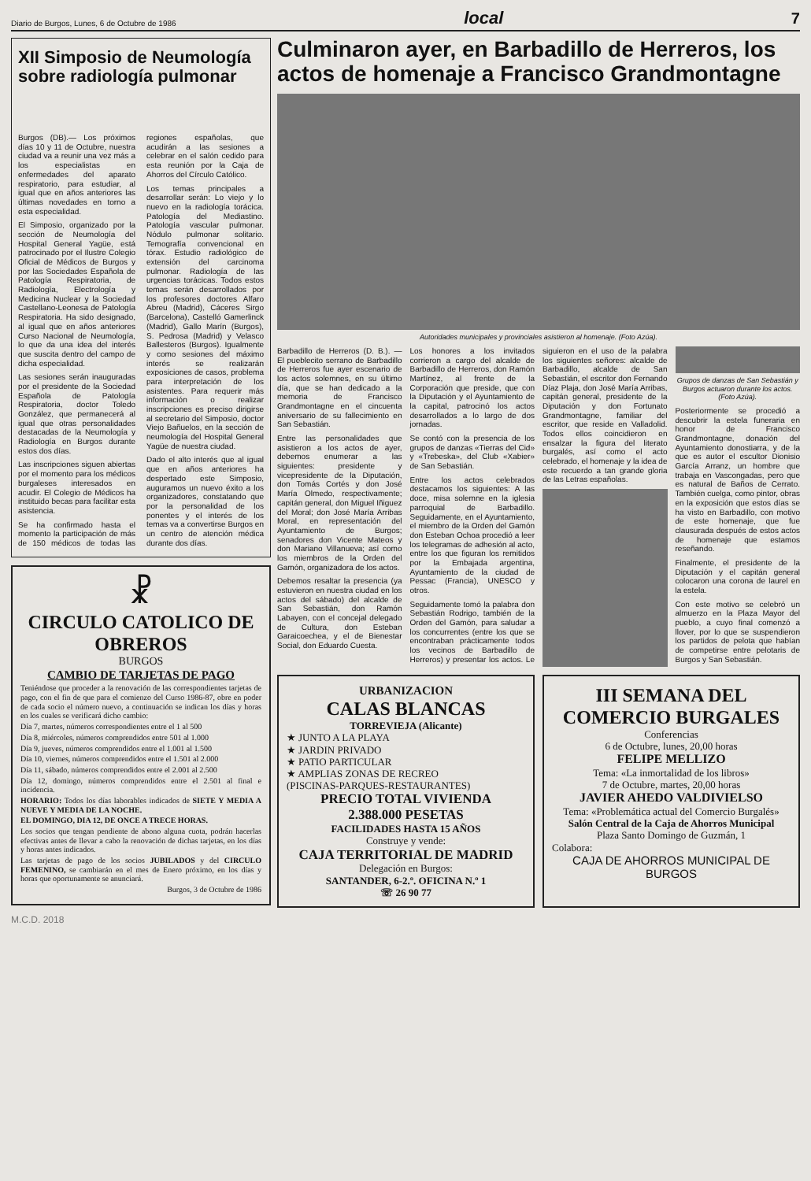Diario de Burgos, Lunes, 6 de Octubre de 1986 local 7
XII Simposio de Neumología sobre radiología pulmonar
Burgos (DB).— Los próximos días 10 y 11 de Octubre, nuestra ciudad va a reunir una vez más a los especialistas en enfermedades del aparato respiratorio, para estudiar, al igual que en años anteriores las últimas novedades en torno a esta especialidad.
El Simposio, organizado por la sección de Neumología del Hospital General Yagüe, está patrocinado por el Ilustre Colegio Oficial de Médicos de Burgos y por las Sociedades Española de Patología Respiratoria, de Radiología, Electrología y Medicina Nuclear y la Sociedad Castellano-Leonesa de Patología Respiratoria. Ha sido designado, al igual que en años anteriores Curso Nacional de Neumología, lo que da una idea del interés que suscita dentro del campo de dicha especialidad.
Las sesiones serán inauguradas por el presidente de la Sociedad Española de Patología Respiratoria, doctor Toledo González, que permanecerá al igual que otras personalidades destacadas de la Neumología y Radiología en Burgos durante estos dos días.
Las inscripciones siguen abiertas por el momento para los médicos burgaleses interesados en acudir. El Colegio de Médicos ha instituido becas para facilitar esta asistencia.
Se ha confirmado hasta el momento la participación de más de 150 médicos de todas las regiones españolas, que acudirán a las sesiones a celebrar en el salón cedido para esta reunión por la Caja de Ahorros del Círculo Católico.
Los temas principales a desarrollar serán: Lo viejo y lo nuevo en la radiología torácica. Patología del Mediastino. Patología vascular pulmonar. Nódulo pulmonar solitario. Temografía convencional en tórax. Estudio radiológico de extensión del carcinoma pulmonar. Radiología de las urgencias torácicas. Todos estos temas serán desarrollados por los profesores doctores Alfaro Abreu (Madrid), Cáceres Sirgo (Barcelona), Castelló Gamerlinck (Madrid), Gallo Marín (Burgos), S. Pedrosa (Madrid) y Velasco Ballesteros (Burgos). Igualmente y como sesiones del máximo interés se realizarán exposiciones de casos, problema para interpretación de los asistentes. Para requerir más información o realizar inscripciones es preciso dirigirse al secretario del Simposio, doctor Viejo Bañuelos, en la sección de neumología del Hospital General Yagüe de nuestra ciudad.
Dado el alto interés que al igual que en años anteriores ha despertado este Simposio, auguramos un nuevo éxito a los organizadores, constatando que por la personalidad de los ponentes y el interés de los temas va a convertirse Burgos en un centro de atención médica durante dos días.
☧
CIRCULO CATOLICO DE OBREROS
BURGOS
CAMBIO DE TARJETAS DE PAGO
Teniéndose que proceder a la renovación de las correspondientes tarjetas de pago, con el fin de que para el comienzo del Curso 1986-87, obre en poder de cada socio el número nuevo, a continuación se indican los días y horas en los cuales se verificará dicho cambio:
Día 7, martes, números correspondientes entre el 1 al 500
Día 8, miércoles, números comprendidos entre 501 al 1.000
Día 9, jueves, números comprendidos entre el 1.001 al 1.500
Día 10, viernes, números comprendidos entre el 1.501 al 2.000
Día 11, sábado, números comprendidos entre el 2.001 al 2.500
Día 12, domingo, números comprendidos entre el 2.501 al final e incidencia.
HORARIO: Todos los días laborables indicados de SIETE Y MEDIA A NUEVE Y MEDIA DE LA NOCHE.
EL DOMINGO, DIA 12, DE ONCE A TRECE HORAS.
Los socios que tengan pendiente de abono alguna cuota, podrán hacerlas efectivas antes de llevar a cabo la renovación de dichas tarjetas, en los días y horas antes indicados.
Las tarjetas de pago de los socios JUBILADOS y del CIRCULO FEMENINO, se cambiarán en el mes de Enero próximo, en los días y horas que oportunamente se anunciará.
Burgos, 3 de Octubre de 1986
Culminaron ayer, en Barbadillo de Herreros, los actos de homenaje a Francisco Grandmontagne
Autoridades municipales y provinciales asistieron al homenaje. (Foto Azúa).
Barbadillo de Herreros (D. B.). — El pueblecito serrano de Barbadillo de Herreros fue ayer escenario de los actos solemnes, en su último día, que se han dedicado a la memoria de Francisco Grandmontagne en el cincuenta aniversario de su fallecimiento en San Sebastián.
Entre las personalidades que asistieron a los actos de ayer, debemos enumerar a las siguientes: presidente y vicepresidente de la Diputación, don Tomás Cortés y don José María Olmedo, respectivamente; capitán general, don Miguel Iñiguez del Moral; don José María Arribas Moral, en representación del Ayuntamiento de Burgos; senadores don Vicente Mateos y don Mariano Villanueva; así como los miembros de la Orden del Gamón, organizadora de los actos.
Debemos resaltar la presencia (ya estuvieron en nuestra ciudad en los actos del sábado) del alcalde de San Sebastián, don Ramón Labayen, con el concejal delegado de Cultura, don Esteban Garaicoechea, y el de Bienestar Social, don Eduardo Cuesta.
Los honores a los invitados corrieron a cargo del alcalde de Barbadillo de Herreros, don Ramón Martínez, al frente de la Corporación que preside, que con la Diputación y el Ayuntamiento de la capital, patrocinó los actos desarrollados a lo largo de dos jornadas.
Se contó con la presencia de los grupos de danzas «Tierras del Cid» y «Trebeska», del Club «Xabier» de San Sebastián.
Entre los actos celebrados destacamos los siguientes: A las doce, misa solemne en la iglesia parroquial de Barbadillo. Seguidamente, en el Ayuntamiento, el miembro de la Orden del Gamón don Esteban Ochoa procedió a leer los telegramas de adhesión al acto, entre los que figuran los remitidos por la Embajada argentina, Ayuntamiento de la ciudad de Pessac (Francia), UNESCO y otros.
Seguidamente tomó la palabra don Sebastián Rodrigo, también de la Orden del Gamón, para saludar a los concurrentes (entre los que se encontraban prácticamente todos los vecinos de Barbadillo de Herreros) y presentar los actos. Le siguieron en el uso de la palabra los siguientes señores: alcalde de Barbadillo, alcalde de San Sebastián, el escritor don Fernando Díaz Plaja, don José María Arribas, capitán general, presidente de la Diputación y don Fortunato Grandmontagne, familiar del escritor, que reside en Valladolid. Todos ellos coincidieron en ensalzar la figura del literato burgalés, así como el acto celebrado, el homenaje y la idea de este recuerdo a tan grande gloria de las Letras españolas.
Grupos de danzas de San Sebastián y Burgos actuaron durante los actos. (Foto Azúa).
Posteriormente se procedió a descubrir la estela funeraria en honor de Francisco Grandmontagne, donación del Ayuntamiento donostiarra, y de la que es autor el escultor Dionisio García Arranz, un hombre que trabaja en Vascongadas, pero que es natural de Baños de Cerrato. También cuelga, como pintor, obras en la exposición que estos días se ha visto en Barbadillo, con motivo de este homenaje, que fue clausurada después de estos actos de homenaje que estamos reseñando.
Finalmente, el presidente de la Diputación y el capitán general colocaron una corona de laurel en la estela.
Con este motivo se celebró un almuerzo en la Plaza Mayor del pueblo, a cuyo final comenzó a llover, por lo que se suspendieron los partidos de pelota que habían de competirse entre pelotaris de Burgos y San Sebastián.
URBANIZACION
CALAS BLANCAS
TORREVIEJA (Alicante)
★ JUNTO A LA PLAYA
★ JARDIN PRIVADO
★ PATIO PARTICULAR
★ AMPLIAS ZONAS DE RECREO
(PISCINAS-PARQUES-RESTAURANTES)
PRECIO TOTAL VIVIENDA
2.388.000 PESETAS
FACILIDADES HASTA 15 AÑOS
Construye y vende:
CAJA TERRITORIAL DE MADRID
Delegación en Burgos:
SANTANDER, 6-2.º. OFICINA N.º 1
☏ 26 90 77
III SEMANA DEL COMERCIO BURGALES
Conferencias
6 de Octubre, lunes, 20,00 horas
FELIPE MELLIZO
Tema: «La inmortalidad de los libros»
7 de Octubre, martes, 20,00 horas
JAVIER AHEDO VALDIVIELSO
Tema: «Problemática actual del Comercio Burgalés»
Salón Central de la Caja de Ahorros Municipal
Plaza Santo Domingo de Guzmán, 1
Colabora:
CAJA DE AHORROS MUNICIPAL DE BURGOS
M.C.D. 2018